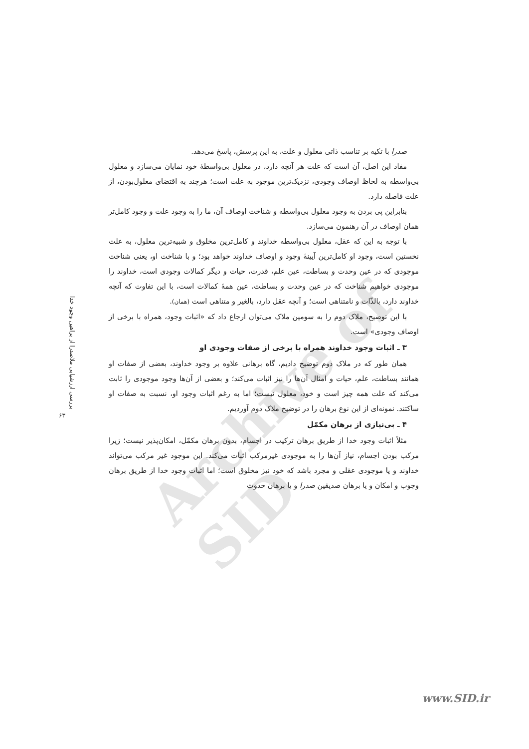Archive of SID
صدرا با تکیه بر تناسب ذاتی معلول و علت، به این پرسش، پاسخ می‌دهد.
مفاد این اصل، آن است که علت هر آنچه دارد، در معلول بی‌واسطهٔ خود نمایان می‌سازد و معلول بی‌واسطه به لحاظ اوصاف وجودی، نزدیک‌ترین موجود به علت است؛ هرچند به اقتضای معلول‌بودن، از علت فاصله دارد.
بنابراین پی بردن به وجود معلول بی‌واسطه و شناخت اوصاف آن، ما را به وجود علت و وجود کامل‌تر همان اوصاف در آن رهنمون می‌سازد.
با توجه به این که عقل، معلول بی‌واسطه خداوند و کامل‌ترین مخلوق و شبیه‌ترین معلول، به علت نخستین است، وجود او کامل‌ترین آیینهٔ وجود و اوصاف خداوند خواهد بود؛ و با شناخت او، یعنی شناخت موجودی که در عین وحدت و بساطت، عین علم، قدرت، حیات و دیگر کمالات وجودی است، خداوند را موجودی خواهیم شناخت که در عین وحدت و بساطت، عین همهٔ کمالات است، با این تفاوت که آنچه خداوند دارد، بالذّات و نامتناهی است؛ و آنچه عقل دارد، بالغیر و متناهی است (همان).
با این توضیح، ملاک دوم را به سومین ملاک می‌توان ارجاع داد که «اثبات وجود، همراه با برخی از اوصاف وجودی» است.
۳ ـ اثبات وجود خداوند همراه با برخی از صفات وجودی او
همان طور که در ملاک دوم توضیح دادیم، گاه برهانی علاوه بر وجود خداوند، بعضی از صفات او همانند بساطت، علم، حیات و امثال آن‌ها را نیز اثبات می‌کند؛ و بعضی از آن‌ها وجود موجودی را ثابت می‌کند که علت همه چیز است و خود، معلول نیست؛ اما به رغم اثبات وجود او، نسبت به صفات او ساکتند. نمونه‌ای از این نوع برهان را در توضیح ملاک دوم آوردیم.
۴ ـ بی‌نیازی از برهان مکمّل
مثلاً اثبات وجود خدا از طریق برهان ترکیب در اجسام، بدون برهان مکمّل، امکان‌پذیر نیست؛ زیرا مرکب بودن اجسام، نیاز آن‌ها را به موجودی غیرمرکب اثبات می‌کند. این موجود غیر مرکب می‌تواند خداوند و یا موجودی عقلی و مجرد باشد که خود نیز مخلوق است؛ اما اثبات وجود خدا از طریق برهان وجوب و امکان و یا برهان صدیقین صدرا و یا برهان حدوث
بررسی ارزشیابی ملاصدرا از براهین وجود خدا
۶۳
www.SID.ir